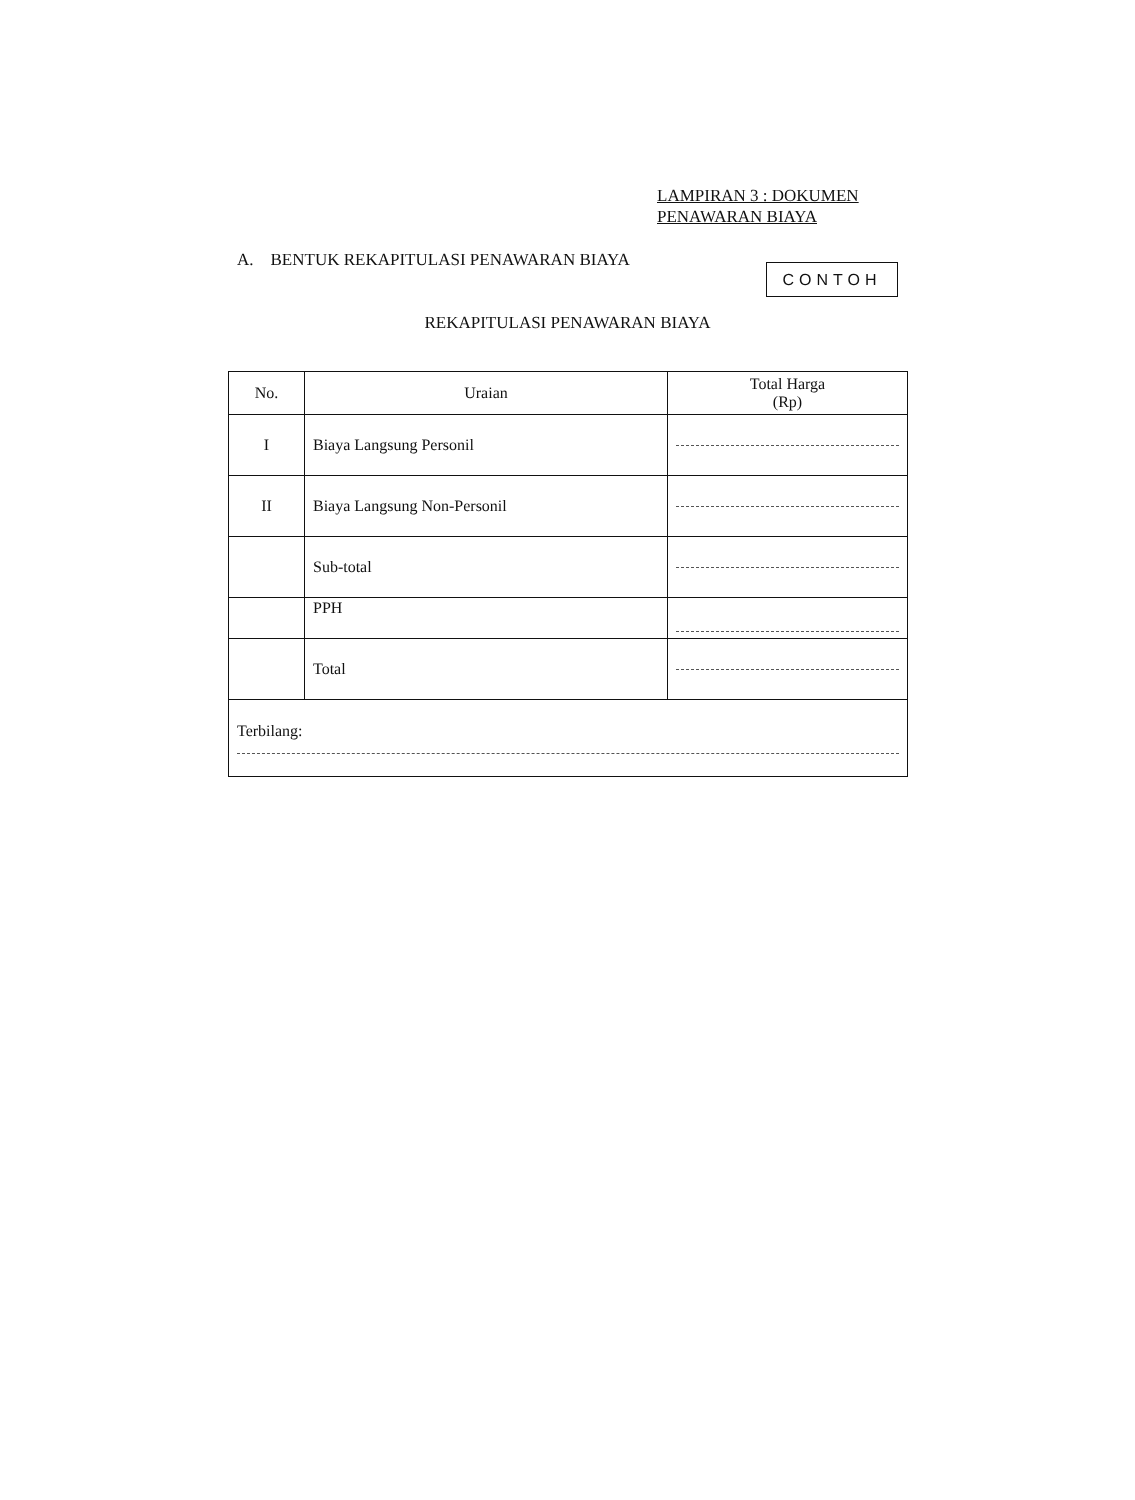LAMPIRAN 3 : DOKUMEN
PENAWARAN BIAYA
A. BENTUK REKAPITULASI PENAWARAN BIAYA
CONTOH
REKAPITULASI PENAWARAN BIAYA
| No. | Uraian | Total Harga (Rp) |
| --- | --- | --- |
| I | Biaya Langsung Personil | |
| II | Biaya Langsung Non-Personil | |
| | Sub-total | |
| | PPH | |
| | Total | |
| Terbilang: | | |